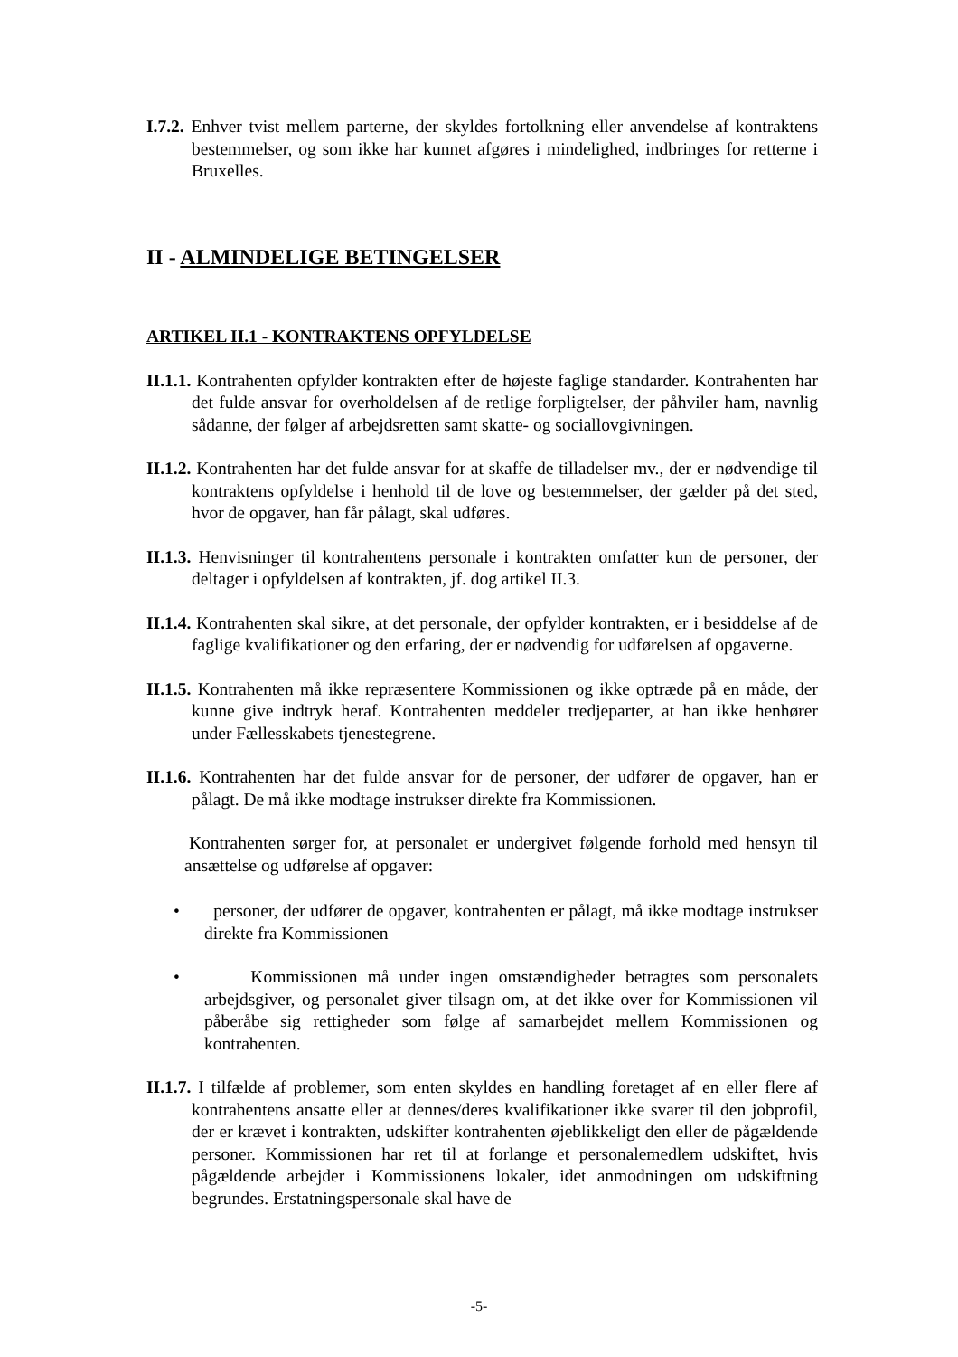I.7.2. Enhver tvist mellem parterne, der skyldes fortolkning eller anvendelse af kontraktens bestemmelser, og som ikke har kunnet afgøres i mindelighed, indbringes for retterne i Bruxelles.
II - ALMINDELIGE BETINGELSER
ARTIKEL II.1 - KONTRAKTENS OPFYLDELSE
II.1.1. Kontrahenten opfylder kontrakten efter de højeste faglige standarder. Kontrahenten har det fulde ansvar for overholdelsen af de retlige forpligtelser, der påhviler ham, navnlig sådanne, der følger af arbejdsretten samt skatte- og sociallovgivningen.
II.1.2. Kontrahenten har det fulde ansvar for at skaffe de tilladelser mv., der er nødvendige til kontraktens opfyldelse i henhold til de love og bestemmelser, der gælder på det sted, hvor de opgaver, han får pålagt, skal udføres.
II.1.3. Henvisninger til kontrahentens personale i kontrakten omfatter kun de personer, der deltager i opfyldelsen af kontrakten, jf. dog artikel II.3.
II.1.4. Kontrahenten skal sikre, at det personale, der opfylder kontrakten, er i besiddelse af de faglige kvalifikationer og den erfaring, der er nødvendig for udførelsen af opgaverne.
II.1.5. Kontrahenten må ikke repræsentere Kommissionen og ikke optræde på en måde, der kunne give indtryk heraf. Kontrahenten meddeler tredjeparter, at han ikke henhører under Fællesskabets tjenestegrene.
II.1.6. Kontrahenten har det fulde ansvar for de personer, der udfører de opgaver, han er pålagt. De må ikke modtage instrukser direkte fra Kommissionen.
Kontrahenten sørger for, at personalet er undergivet følgende forhold med hensyn til ansættelse og udførelse af opgaver:
• personer, der udfører de opgaver, kontrahenten er pålagt, må ikke modtage instrukser direkte fra Kommissionen
• Kommissionen må under ingen omstændigheder betragtes som personalets arbejdsgiver, og personalet giver tilsagn om, at det ikke over for Kommissionen vil påberåbe sig rettigheder som følge af samarbejdet mellem Kommissionen og kontrahenten.
II.1.7. I tilfælde af problemer, som enten skyldes en handling foretaget af en eller flere af kontrahentens ansatte eller at dennes/deres kvalifikationer ikke svarer til den jobprofil, der er krævet i kontrakten, udskifter kontrahenten øjeblikkeligt den eller de pågældende personer. Kommissionen har ret til at forlange et personalemedlem udskiftet, hvis pågældende arbejder i Kommissionens lokaler, idet anmodningen om udskiftning begrundes. Erstatningspersonale skal have de
-5-